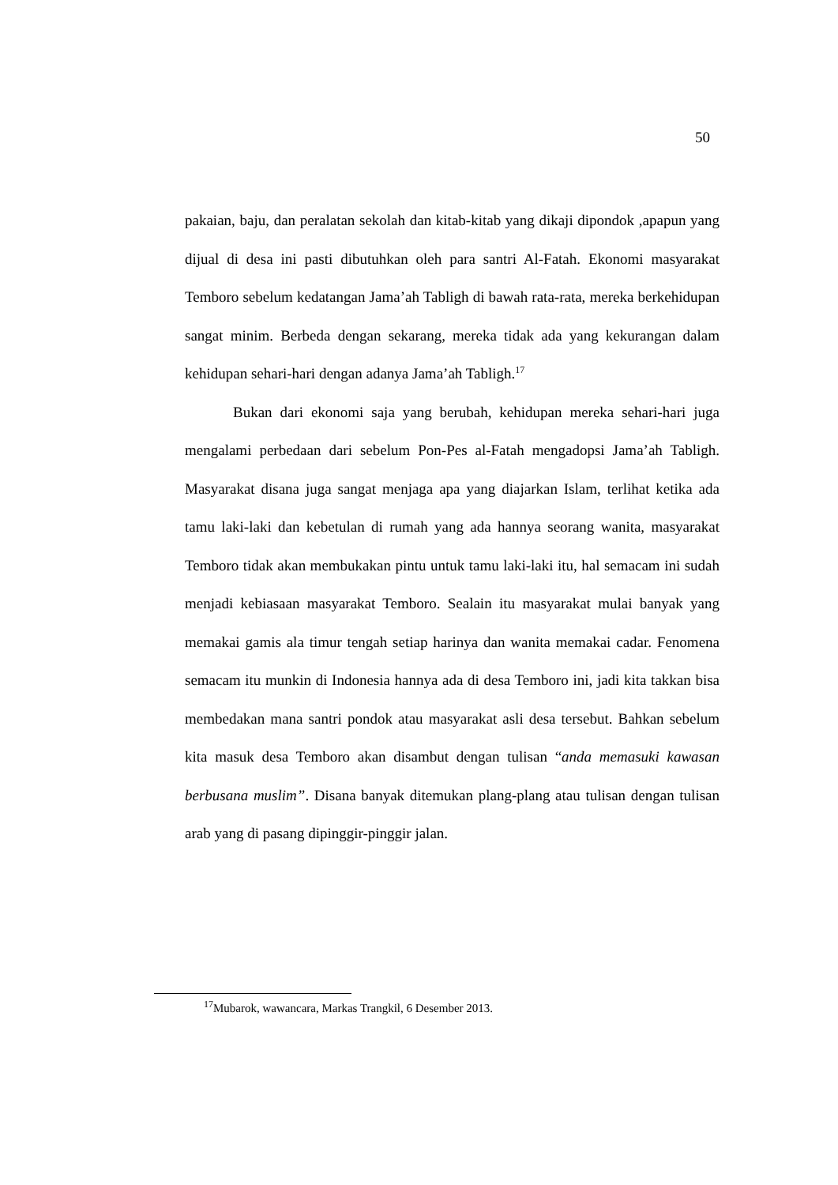50
pakaian, baju, dan peralatan sekolah dan kitab-kitab yang dikaji dipondok ,apapun yang dijual di desa ini pasti dibutuhkan oleh para santri Al-Fatah. Ekonomi masyarakat Temboro sebelum kedatangan Jama’ah Tabligh di bawah rata-rata, mereka berkehidupan sangat minim. Berbeda dengan sekarang, mereka tidak ada yang kekurangan dalam kehidupan sehari-hari dengan adanya Jama’ah Tabligh.<sup>17</sup>
Bukan dari ekonomi saja yang berubah, kehidupan mereka sehari-hari juga mengalami perbedaan dari sebelum Pon-Pes al-Fatah mengadopsi Jama’ah Tabligh. Masyarakat disana juga sangat menjaga apa yang diajarkan Islam, terlihat ketika ada tamu laki-laki dan kebetulan di rumah yang ada hannya seorang wanita, masyarakat Temboro tidak akan membukakan pintu untuk tamu laki-laki itu, hal semacam ini sudah menjadi kebiasaan masyarakat Temboro. Sealain itu masyarakat mulai banyak yang memakai gamis ala timur tengah setiap harinya dan wanita memakai cadar. Fenomena semacam itu munkin di Indonesia hannya ada di desa Temboro ini, jadi kita takkan bisa membedakan mana santri pondok atau masyarakat asli desa tersebut. Bahkan sebelum kita masuk desa Temboro akan disambut dengan tulisan “anda memasuki kawasan berbusana muslim”. Disana banyak ditemukan plang-plang atau tulisan dengan tulisan arab yang di pasang dipinggir-pinggir jalan.
<sup>17</sup> Mubarok, wawancara, Markas Trangkil, 6 Desember 2013.